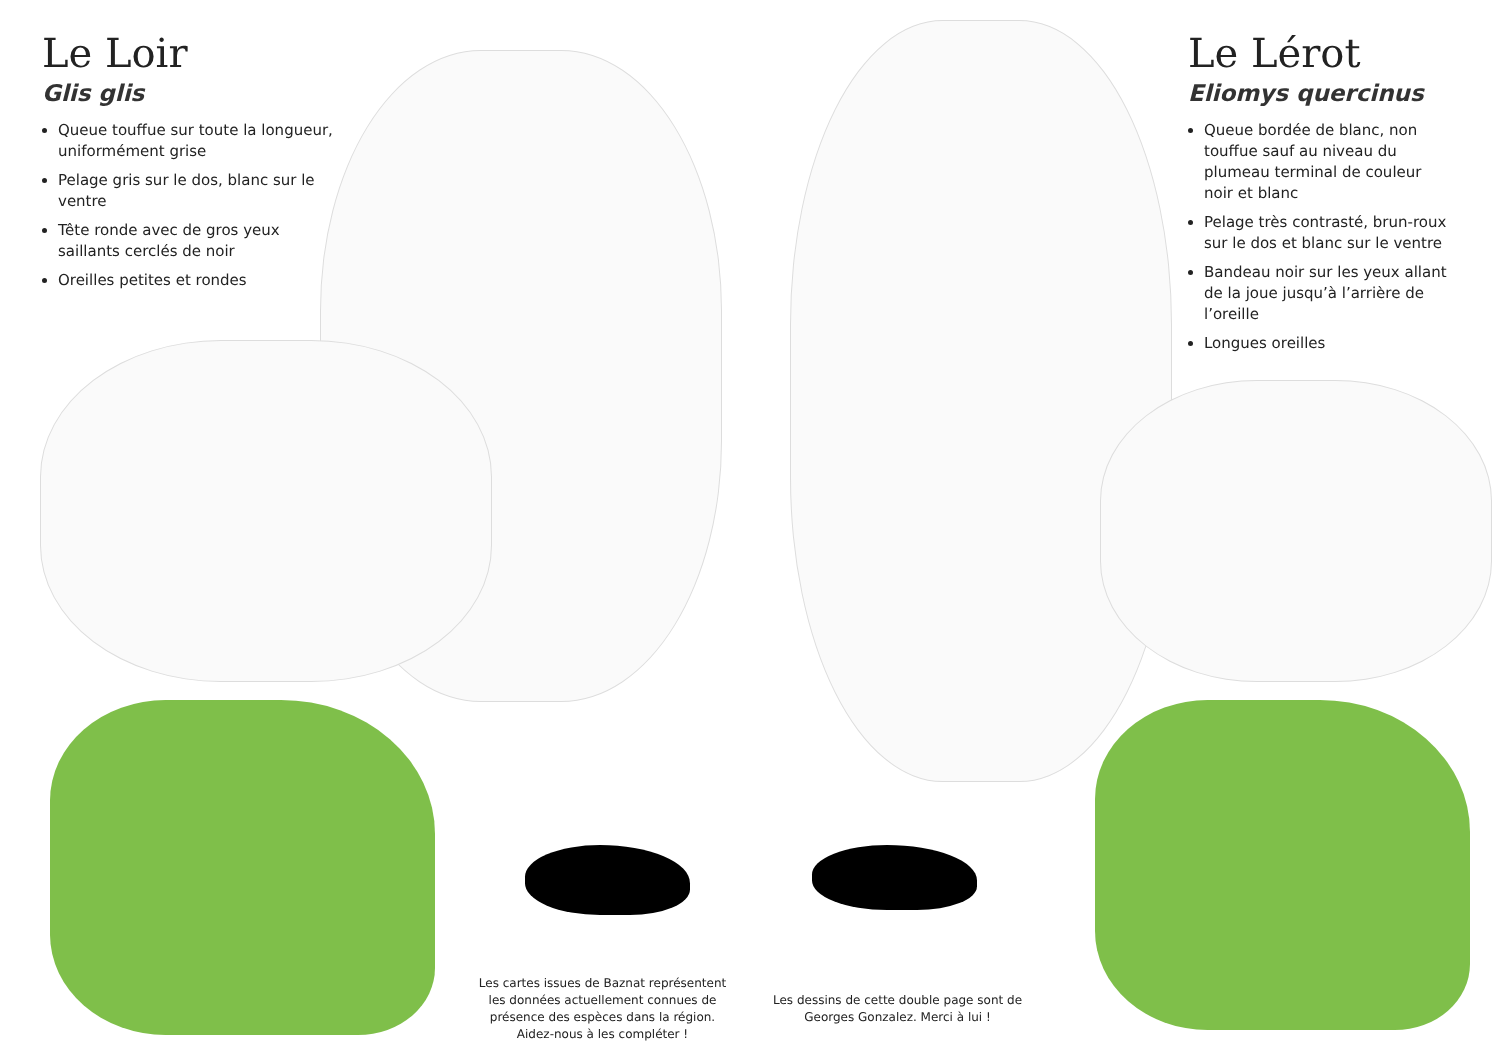Le Loir
Glis glis
Queue touffue sur toute la longueur, uniformément grise
Pelage gris sur le dos, blanc sur le ventre
Tête ronde avec de gros yeux saillants cerclés de noir
Oreilles petites et rondes
Le Lérot
Eliomys quercinus
Queue bordée de blanc, non touffue sauf au niveau du plumeau terminal de couleur noir et blanc
Pelage très contrasté, brun-roux sur le dos et blanc sur le ventre
Bandeau noir sur les yeux allant de la joue jusqu’à l’arrière de l’oreille
Longues oreilles
Les cartes issues de Baznat représentent les données actuellement connues de présence des espèces dans la région. Aidez-nous à les compléter !
Les dessins de cette double page sont de Georges Gonzalez. Merci à lui !